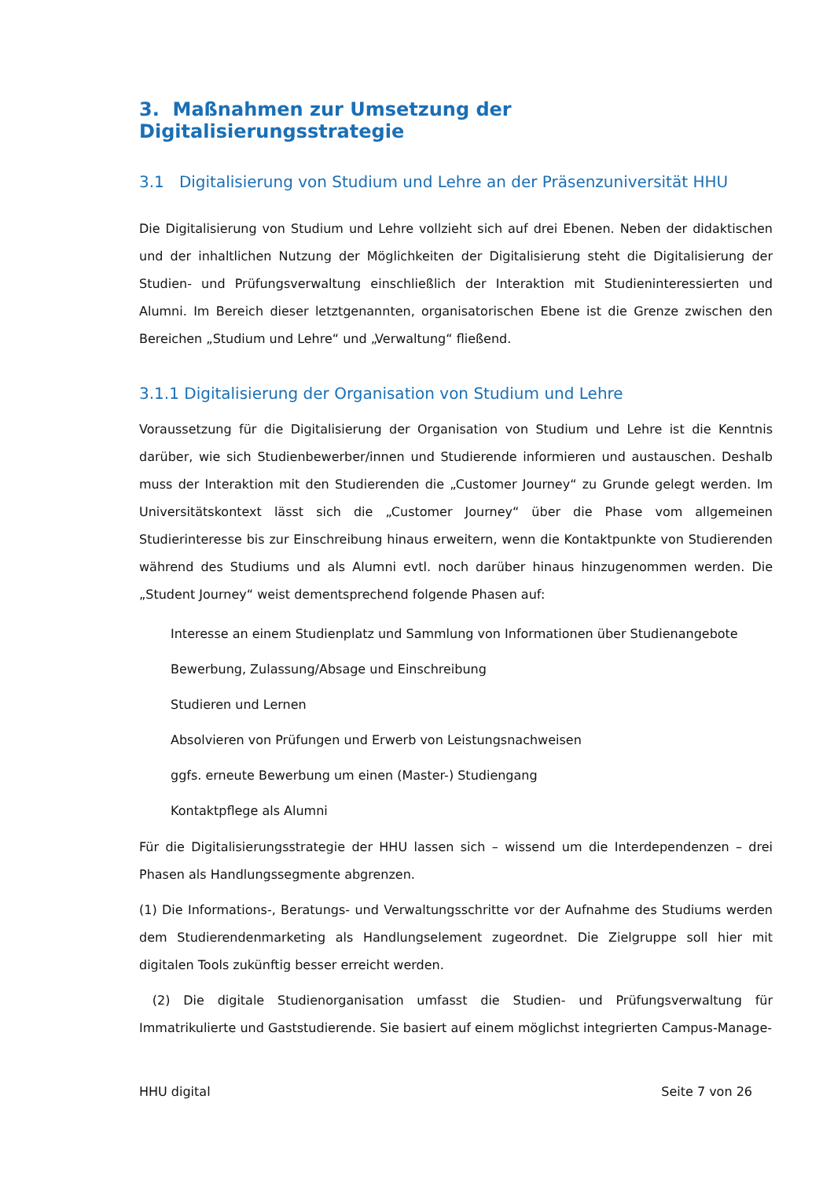3. Maßnahmen zur Umsetzung der Digitalisierungsstrategie
3.1 Digitalisierung von Studium und Lehre an der Präsenzuniversität HHU
Die Digitalisierung von Studium und Lehre vollzieht sich auf drei Ebenen. Neben der didaktischen und der inhaltlichen Nutzung der Möglichkeiten der Digitalisierung steht die Digitalisierung der Studien- und Prüfungsverwaltung einschließlich der Interaktion mit Studieninteressierten und Alumni. Im Bereich dieser letztgenannten, organisatorischen Ebene ist die Grenze zwischen den Bereichen „Studium und Lehre“ und „Verwaltung“ fließend.
3.1.1 Digitalisierung der Organisation von Studium und Lehre
Voraussetzung für die Digitalisierung der Organisation von Studium und Lehre ist die Kenntnis darüber, wie sich Studienbewerber/innen und Studierende informieren und austauschen. Deshalb muss der Interaktion mit den Studierenden die „Customer Journey“ zu Grunde gelegt werden. Im Universitätskontext lässt sich die „Customer Journey“ über die Phase vom allgemeinen Studierinteresse bis zur Einschreibung hinaus erweitern, wenn die Kontaktpunkte von Studierenden während des Studiums und als Alumni evtl. noch darüber hinaus hinzugenommen werden. Die „Student Journey“ weist dementsprechend folgende Phasen auf:
Interesse an einem Studienplatz und Sammlung von Informationen über Studienangebote
Bewerbung, Zulassung/Absage und Einschreibung
Studieren und Lernen
Absolvieren von Prüfungen und Erwerb von Leistungsnachweisen
ggfs. erneute Bewerbung um einen (Master-) Studiengang
Kontaktpflege als Alumni
Für die Digitalisierungsstrategie der HHU lassen sich – wissend um die Interdependenzen – drei Phasen als Handlungssegmente abgrenzen.
(1) Die Informations-, Beratungs- und Verwaltungsschritte vor der Aufnahme des Studiums werden dem Studierendenmarketing als Handlungselement zugeordnet. Die Zielgruppe soll hier mit digitalen Tools zukünftig besser erreicht werden.
(2) Die digitale Studienorganisation umfasst die Studien- und Prüfungsverwaltung für Immatrikulierte und Gaststudierende. Sie basiert auf einem möglichst integrierten Campus-Manage-
HHU digital Seite 7 von 26